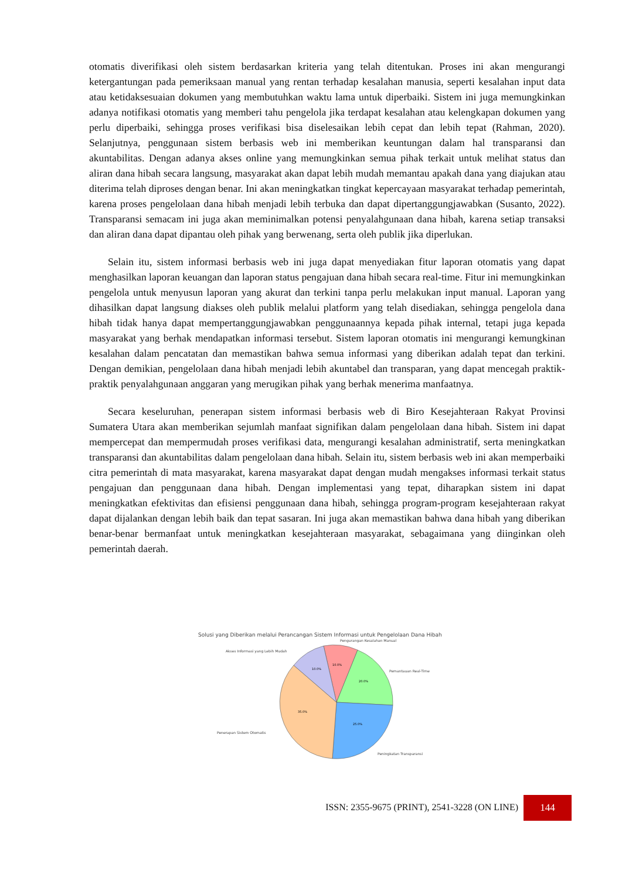otomatis diverifikasi oleh sistem berdasarkan kriteria yang telah ditentukan. Proses ini akan mengurangi ketergantungan pada pemeriksaan manual yang rentan terhadap kesalahan manusia, seperti kesalahan input data atau ketidaksesuaian dokumen yang membutuhkan waktu lama untuk diperbaiki. Sistem ini juga memungkinkan adanya notifikasi otomatis yang memberi tahu pengelola jika terdapat kesalahan atau kelengkapan dokumen yang perlu diperbaiki, sehingga proses verifikasi bisa diselesaikan lebih cepat dan lebih tepat (Rahman, 2020). Selanjutnya, penggunaan sistem berbasis web ini memberikan keuntungan dalam hal transparansi dan akuntabilitas. Dengan adanya akses online yang memungkinkan semua pihak terkait untuk melihat status dan aliran dana hibah secara langsung, masyarakat akan dapat lebih mudah memantau apakah dana yang diajukan atau diterima telah diproses dengan benar. Ini akan meningkatkan tingkat kepercayaan masyarakat terhadap pemerintah, karena proses pengelolaan dana hibah menjadi lebih terbuka dan dapat dipertanggungjawabkan (Susanto, 2022). Transparansi semacam ini juga akan meminimalkan potensi penyalahgunaan dana hibah, karena setiap transaksi dan aliran dana dapat dipantau oleh pihak yang berwenang, serta oleh publik jika diperlukan.
Selain itu, sistem informasi berbasis web ini juga dapat menyediakan fitur laporan otomatis yang dapat menghasilkan laporan keuangan dan laporan status pengajuan dana hibah secara real-time. Fitur ini memungkinkan pengelola untuk menyusun laporan yang akurat dan terkini tanpa perlu melakukan input manual. Laporan yang dihasilkan dapat langsung diakses oleh publik melalui platform yang telah disediakan, sehingga pengelola dana hibah tidak hanya dapat mempertanggungjawabkan penggunaannya kepada pihak internal, tetapi juga kepada masyarakat yang berhak mendapatkan informasi tersebut. Sistem laporan otomatis ini mengurangi kemungkinan kesalahan dalam pencatatan dan memastikan bahwa semua informasi yang diberikan adalah tepat dan terkini. Dengan demikian, pengelolaan dana hibah menjadi lebih akuntabel dan transparan, yang dapat mencegah praktik-praktik penyalahgunaan anggaran yang merugikan pihak yang berhak menerima manfaatnya.
Secara keseluruhan, penerapan sistem informasi berbasis web di Biro Kesejahteraan Rakyat Provinsi Sumatera Utara akan memberikan sejumlah manfaat signifikan dalam pengelolaan dana hibah. Sistem ini dapat mempercepat dan mempermudah proses verifikasi data, mengurangi kesalahan administratif, serta meningkatkan transparansi dan akuntabilitas dalam pengelolaan dana hibah. Selain itu, sistem berbasis web ini akan memperbaiki citra pemerintah di mata masyarakat, karena masyarakat dapat dengan mudah mengakses informasi terkait status pengajuan dan penggunaan dana hibah. Dengan implementasi yang tepat, diharapkan sistem ini dapat meningkatkan efektivitas dan efisiensi penggunaan dana hibah, sehingga program-program kesejahteraan rakyat dapat dijalankan dengan lebih baik dan tepat sasaran. Ini juga akan memastikan bahwa dana hibah yang diberikan benar-benar bermanfaat untuk meningkatkan kesejahteraan masyarakat, sebagaimana yang diinginkan oleh pemerintah daerah.
Solusi yang Diberikan melalui Perancangan Sistem Informasi untuk Pengelolaan Dana Hibah
Pengurangan Kesalahan Manual
Akses Informasi yang Lebih Mudah
Pemantauan Real-Time
Penerapan Sistem Otomatis
Peningkatan Transparansi
10.0%
10.0%
20.0%
35.0%
25.0%
ISSN: 2355-9675 (PRINT), 2541-3228 (ON LINE)
144